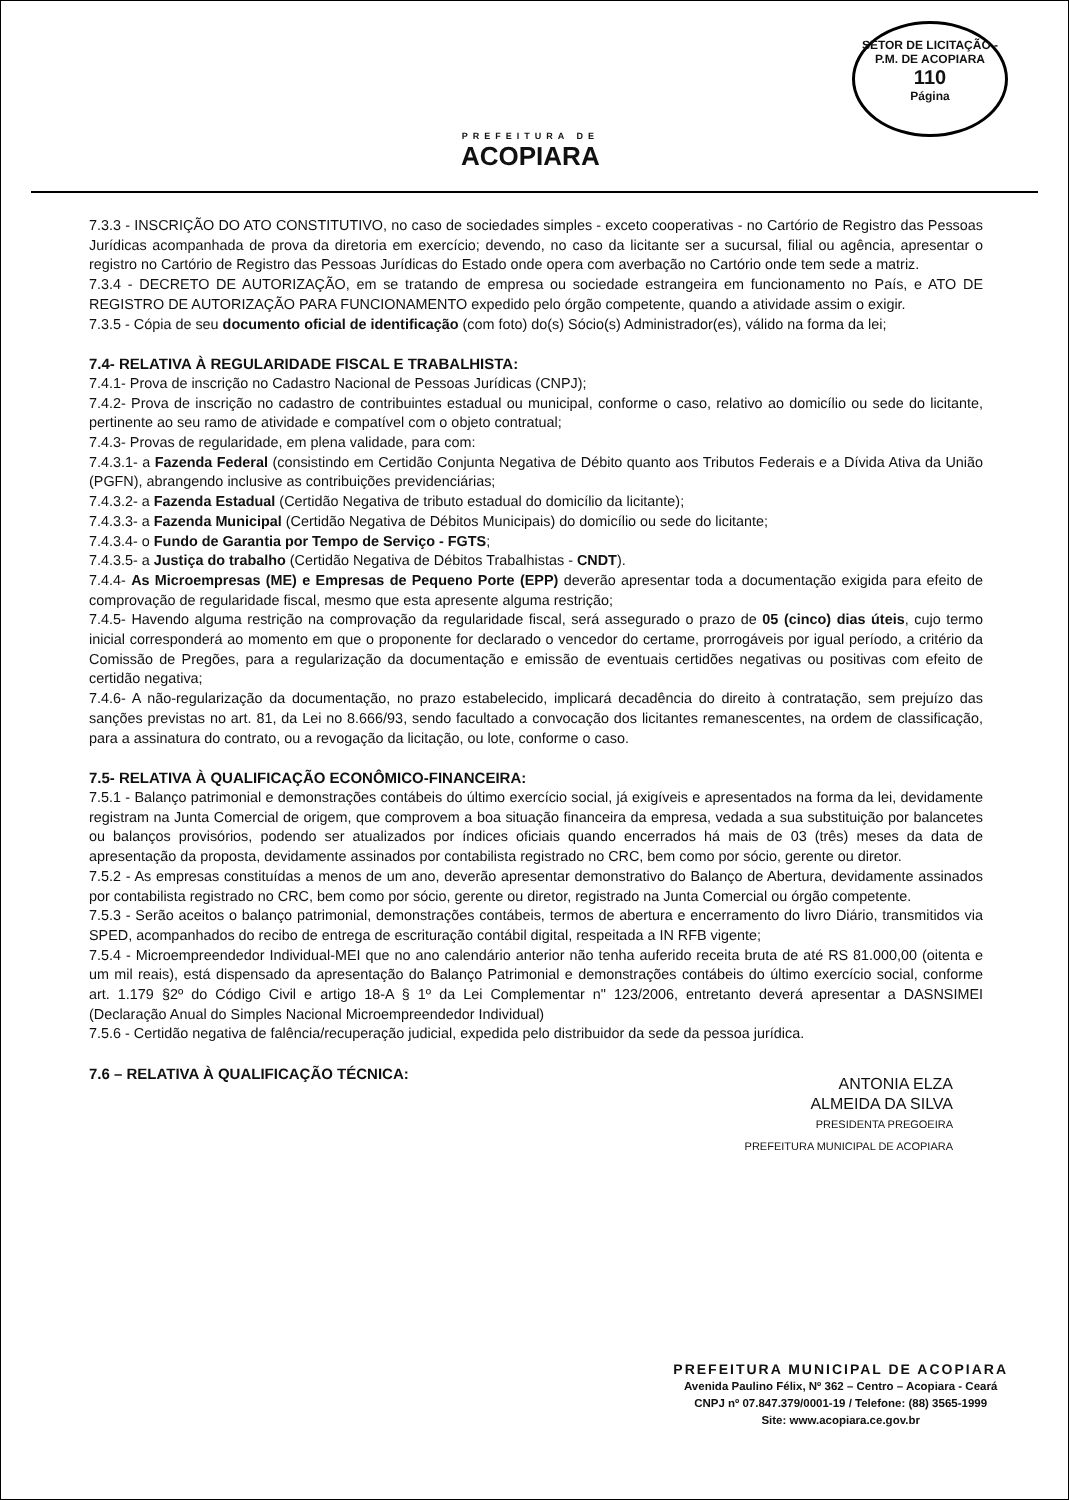SETOR DE LICITAÇÃO - P.M. DE ACOPIARA
110
Página
PREFEITURA DE
ACOPIARA
7.3.3 - INSCRIÇÃO DO ATO CONSTITUTIVO, no caso de sociedades simples - exceto cooperativas - no Cartório de Registro das Pessoas Jurídicas acompanhada de prova da diretoria em exercício; devendo, no caso da licitante ser a sucursal, filial ou agência, apresentar o registro no Cartório de Registro das Pessoas Jurídicas do Estado onde opera com averbação no Cartório onde tem sede a matriz.
7.3.4 - DECRETO DE AUTORIZAÇÃO, em se tratando de empresa ou sociedade estrangeira em funcionamento no País, e ATO DE REGISTRO DE AUTORIZAÇÃO PARA FUNCIONAMENTO expedido pelo órgão competente, quando a atividade assim o exigir.
7.3.5 - Cópia de seu documento oficial de identificação (com foto) do(s) Sócio(s) Administrador(es), válido na forma da lei;
7.4- RELATIVA À REGULARIDADE FISCAL E TRABALHISTA:
7.4.1- Prova de inscrição no Cadastro Nacional de Pessoas Jurídicas (CNPJ);
7.4.2- Prova de inscrição no cadastro de contribuintes estadual ou municipal, conforme o caso, relativo ao domicílio ou sede do licitante, pertinente ao seu ramo de atividade e compatível com o objeto contratual;
7.4.3- Provas de regularidade, em plena validade, para com:
7.4.3.1- a Fazenda Federal (consistindo em Certidão Conjunta Negativa de Débito quanto aos Tributos Federais e a Dívida Ativa da União (PGFN), abrangendo inclusive as contribuições previdenciárias;
7.4.3.2- a Fazenda Estadual (Certidão Negativa de tributo estadual do domicílio da licitante);
7.4.3.3- a Fazenda Municipal (Certidão Negativa de Débitos Municipais) do domicílio ou sede do licitante;
7.4.3.4- o Fundo de Garantia por Tempo de Serviço - FGTS;
7.4.3.5- a Justiça do trabalho (Certidão Negativa de Débitos Trabalhistas - CNDT).
7.4.4- As Microempresas (ME) e Empresas de Pequeno Porte (EPP) deverão apresentar toda a documentação exigida para efeito de comprovação de regularidade fiscal, mesmo que esta apresente alguma restrição;
7.4.5- Havendo alguma restrição na comprovação da regularidade fiscal, será assegurado o prazo de 05 (cinco) dias úteis, cujo termo inicial corresponderá ao momento em que o proponente for declarado o vencedor do certame, prorrogáveis por igual período, a critério da Comissão de Pregões, para a regularização da documentação e emissão de eventuais certidões negativas ou positivas com efeito de certidão negativa;
7.4.6- A não-regularização da documentação, no prazo estabelecido, implicará decadência do direito à contratação, sem prejuízo das sanções previstas no art. 81, da Lei no 8.666/93, sendo facultado a convocação dos licitantes remanescentes, na ordem de classificação, para a assinatura do contrato, ou a revogação da licitação, ou lote, conforme o caso.
7.5- RELATIVA À QUALIFICAÇÃO ECONÔMICO-FINANCEIRA:
7.5.1 - Balanço patrimonial e demonstrações contábeis do último exercício social, já exigíveis e apresentados na forma da lei, devidamente registram na Junta Comercial de origem, que comprovem a boa situação financeira da empresa, vedada a sua substituição por balancetes ou balanços provisórios, podendo ser atualizados por índices oficiais quando encerrados há mais de 03 (três) meses da data de apresentação da proposta, devidamente assinados por contabilista registrado no CRC, bem como por sócio, gerente ou diretor.
7.5.2 - As empresas constituídas a menos de um ano, deverão apresentar demonstrativo do Balanço de Abertura, devidamente assinados por contabilista registrado no CRC, bem como por sócio, gerente ou diretor, registrado na Junta Comercial ou órgão competente.
7.5.3 - Serão aceitos o balanço patrimonial, demonstrações contábeis, termos de abertura e encerramento do livro Diário, transmitidos via SPED, acompanhados do recibo de entrega de escrituração contábil digital, respeitada a IN RFB vigente;
7.5.4 - Microempreendedor Individual-MEI que no ano calendário anterior não tenha auferido receita bruta de até RS 81.000,00 (oitenta e um mil reais), está dispensado da apresentação do Balanço Patrimonial e demonstrações contábeis do último exercício social, conforme art. 1.179 §2º do Código Civil e artigo 18-A § 1º da Lei Complementar n" 123/2006, entretanto deverá apresentar a DASNSIMEI (Declaração Anual do Simples Nacional Microempreendedor Individual)
7.5.6 - Certidão negativa de falência/recuperação judicial, expedida pelo distribuidor da sede da pessoa jurídica.
7.6 – RELATIVA À QUALIFICAÇÃO TÉCNICA:
ANTONIA ELZA
ALMEIDA DA SILVA
PRESIDENTA PREGOEIRA
PREFEITURA MUNICIPAL DE ACOPIARA
PREFEITURA MUNICIPAL DE ACOPIARA
Avenida Paulino Félix, Nº 362 – Centro – Acopiara - Ceará
CNPJ nº 07.847.379/0001-19 / Telefone: (88) 3565-1999
Site: www.acopiara.ce.gov.br